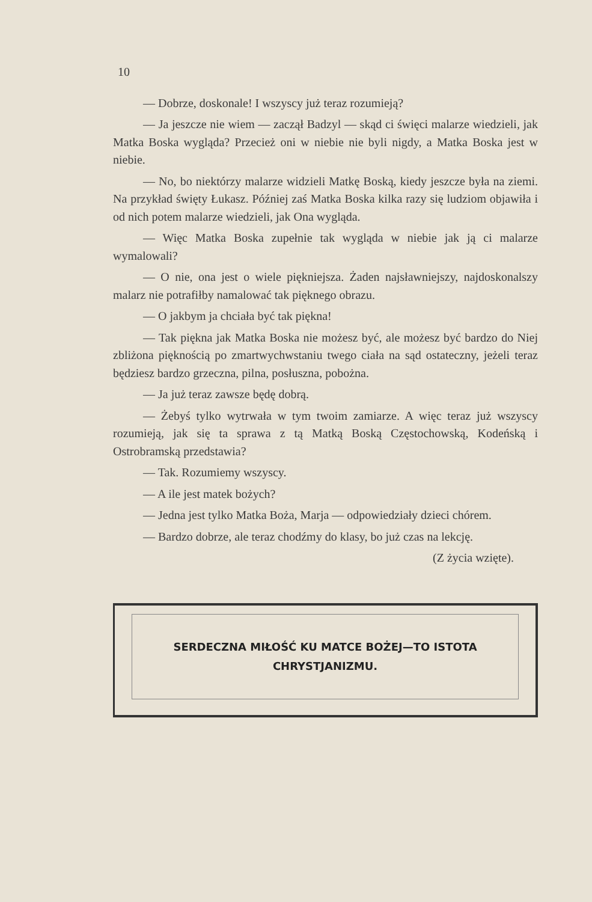10
— Dobrze, doskonale! I wszyscy już teraz rozumieją?
— Ja jeszcze nie wiem — zaczął Badzyl — skąd ci święci malarze wiedzieli, jak Matka Boska wygląda? Przecież oni w niebie nie byli nigdy, a Matka Boska jest w niebie.
— No, bo niektórzy malarze widzieli Matkę Boską, kiedy jeszcze była na ziemi. Na przykład święty Łukasz. Później zaś Matka Boska kilka razy się ludziom objawiła i od nich potem malarze wiedzieli, jak Ona wygląda.
— Więc Matka Boska zupełnie tak wygląda w niebie jak ją ci malarze wymalowali?
— O nie, ona jest o wiele piękniejsza. Żaden najsławniejszy, najdoskonalszy malarz nie potrafiłby namalować tak pięknego obrazu.
— O jakbym ja chciała być tak piękna!
— Tak piękna jak Matka Boska nie możesz być, ale możesz być bardzo do Niej zbliżona pięknością po zmartwychwstaniu twego ciała na sąd ostateczny, jeżeli teraz będziesz bardzo grzeczna, pilna, posłuszna, pobożna.
— Ja już teraz zawsze będę dobrą.
— Żebyś tylko wytrwała w tym twoim zamiarze. A więc teraz już wszyscy rozumieją, jak się ta sprawa z tą Matką Boską Częstochowską, Kodeńską i Ostrobramską przedstawia?
— Tak. Rozumiemy wszyscy.
— A ile jest matek bożych?
— Jedna jest tylko Matka Boża, Marja — odpowiedziały dzieci chórem.
— Bardzo dobrze, ale teraz chodźmy do klasy, bo już czas na lekcję.
(Z życia wzięte).
SERDECZNA MIŁOŚĆ KU MATCE BOŻEJ—TO ISTOTA
CHRYSTJANIZMU.